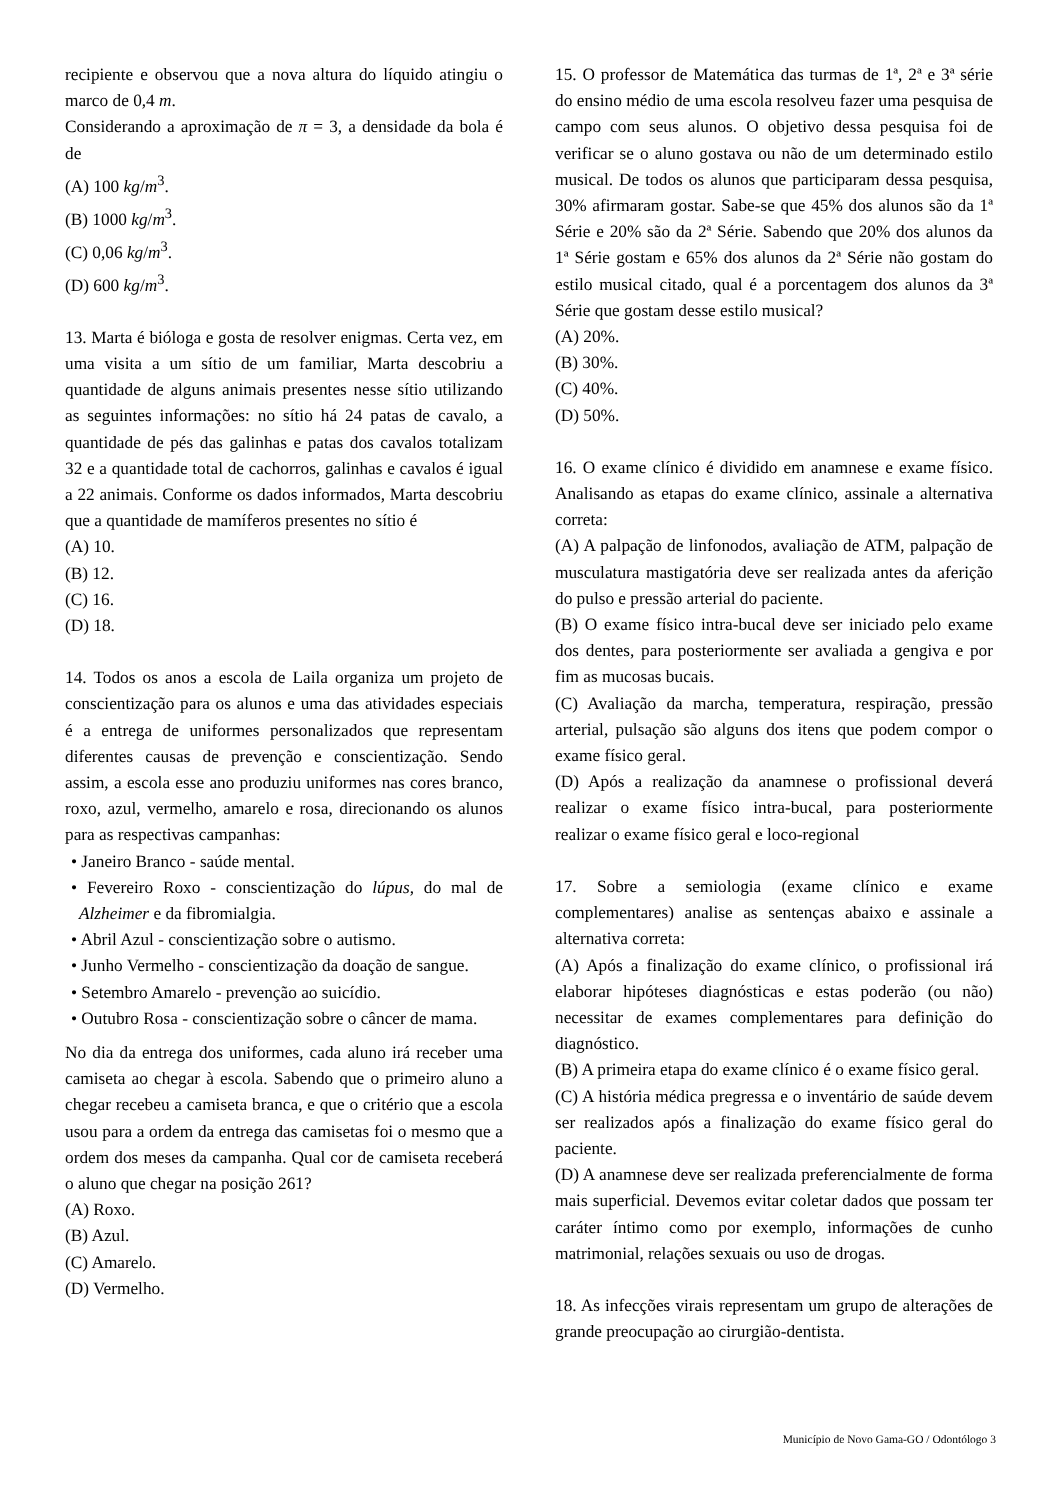recipiente e observou que a nova altura do líquido atingiu o marco de 0,4 m.
Considerando a aproximação de π = 3, a densidade da bola é de
(A) 100 kg/m<sup>3</sup>.
(B) 1000 kg/m<sup>3</sup>.
(C) 0,06 kg/m<sup>3</sup>.
(D) 600 kg/m<sup>3</sup>.
13. Marta é bióloga e gosta de resolver enigmas. Certa vez, em uma visita a um sítio de um familiar, Marta descobriu a quantidade de alguns animais presentes nesse sítio utilizando as seguintes informações: no sítio há 24 patas de cavalo, a quantidade de pés das galinhas e patas dos cavalos totalizam 32 e a quantidade total de cachorros, galinhas e cavalos é igual a 22 animais. Conforme os dados informados, Marta descobriu que a quantidade de mamíferos presentes no sítio é
(A) 10.
(B) 12.
(C) 16.
(D) 18.
14. Todos os anos a escola de Laila organiza um projeto de conscientização para os alunos e uma das atividades especiais é a entrega de uniformes personalizados que representam diferentes causas de prevenção e conscientização. Sendo assim, a escola esse ano produziu uniformes nas cores branco, roxo, azul, vermelho, amarelo e rosa, direcionando os alunos para as respectivas campanhas:
• Janeiro Branco - saúde mental.
• Fevereiro Roxo - conscientização do lúpus, do mal de Alzheimer e da fibromialgia.
• Abril Azul - conscientização sobre o autismo.
• Junho Vermelho - conscientização da doação de sangue.
• Setembro Amarelo - prevenção ao suicídio.
• Outubro Rosa - conscientização sobre o câncer de mama.
No dia da entrega dos uniformes, cada aluno irá receber uma camiseta ao chegar à escola. Sabendo que o primeiro aluno a chegar recebeu a camiseta branca, e que o critério que a escola usou para a ordem da entrega das camisetas foi o mesmo que a ordem dos meses da campanha. Qual cor de camiseta receberá o aluno que chegar na posição 261?
(A) Roxo.
(B) Azul.
(C) Amarelo.
(D) Vermelho.
15. O professor de Matemática das turmas de 1ª, 2ª e 3ª série do ensino médio de uma escola resolveu fazer uma pesquisa de campo com seus alunos. O objetivo dessa pesquisa foi de verificar se o aluno gostava ou não de um determinado estilo musical. De todos os alunos que participaram dessa pesquisa, 30% afirmaram gostar. Sabe-se que 45% dos alunos são da 1ª Série e 20% são da 2ª Série. Sabendo que 20% dos alunos da 1ª Série gostam e 65% dos alunos da 2ª Série não gostam do estilo musical citado, qual é a porcentagem dos alunos da 3ª Série que gostam desse estilo musical?
(A) 20%.
(B) 30%.
(C) 40%.
(D) 50%.
16. O exame clínico é dividido em anamnese e exame físico. Analisando as etapas do exame clínico, assinale a alternativa correta:
(A) A palpação de linfonodos, avaliação de ATM, palpação de musculatura mastigatória deve ser realizada antes da aferição do pulso e pressão arterial do paciente.
(B) O exame físico intra-bucal deve ser iniciado pelo exame dos dentes, para posteriormente ser avaliada a gengiva e por fim as mucosas bucais.
(C) Avaliação da marcha, temperatura, respiração, pressão arterial, pulsação são alguns dos itens que podem compor o exame físico geral.
(D) Após a realização da anamnese o profissional deverá realizar o exame físico intra-bucal, para posteriormente realizar o exame físico geral e loco-regional
17. Sobre a semiologia (exame clínico e exame complementares) analise as sentenças abaixo e assinale a alternativa correta:
(A) Após a finalização do exame clínico, o profissional irá elaborar hipóteses diagnósticas e estas poderão (ou não) necessitar de exames complementares para definição do diagnóstico.
(B) A primeira etapa do exame clínico é o exame físico geral.
(C) A história médica pregressa e o inventário de saúde devem ser realizados após a finalização do exame físico geral do paciente.
(D) A anamnese deve ser realizada preferencialmente de forma mais superficial. Devemos evitar coletar dados que possam ter caráter íntimo como por exemplo, informações de cunho matrimonial, relações sexuais ou uso de drogas.
18. As infecções virais representam um grupo de alterações de grande preocupação ao cirurgião-dentista.
Município de Novo Gama-GO / Odontólogo 3